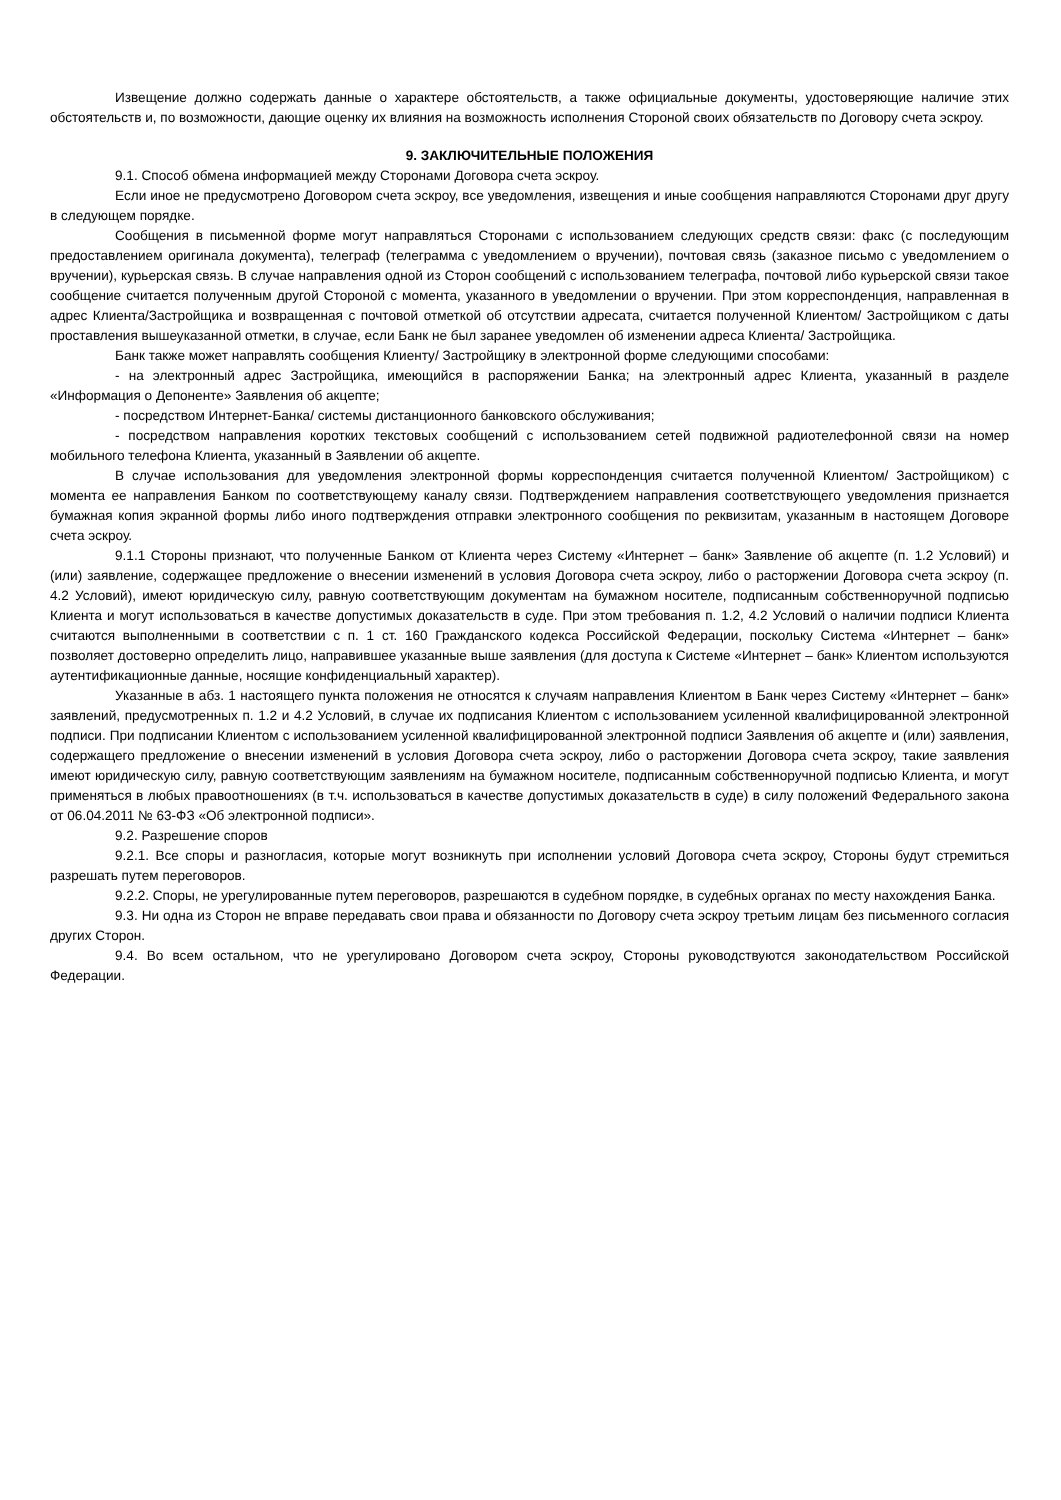Извещение должно содержать данные о характере обстоятельств, а также официальные документы, удостоверяющие наличие этих обстоятельств и, по возможности, дающие оценку их влияния на возможность исполнения Стороной своих обязательств по Договору счета эскроу.
9. ЗАКЛЮЧИТЕЛЬНЫЕ ПОЛОЖЕНИЯ
9.1. Способ обмена информацией между Сторонами Договора счета эскроу.
Если иное не предусмотрено Договором счета эскроу, все уведомления, извещения и иные сообщения направляются Сторонами друг другу в следующем порядке.
Сообщения в письменной форме могут направляться Сторонами с использованием следующих средств связи: факс (с последующим предоставлением оригинала документа), телеграф (телеграмма с уведомлением о вручении), почтовая связь (заказное письмо с уведомлением о вручении), курьерская связь. В случае направления одной из Сторон сообщений с использованием телеграфа, почтовой либо курьерской связи такое сообщение считается полученным другой Стороной с момента, указанного в уведомлении о вручении. При этом корреспонденция, направленная в адрес Клиента/Застройщика и возвращенная с почтовой отметкой об отсутствии адресата, считается полученной Клиентом/ Застройщиком с даты проставления вышеуказанной отметки, в случае, если Банк не был заранее уведомлен об изменении адреса Клиента/ Застройщика.
Банк также может направлять сообщения Клиенту/ Застройщику в электронной форме следующими способами:
- на электронный адрес Застройщика, имеющийся в распоряжении Банка; на электронный адрес Клиента, указанный в разделе «Информация о Депоненте» Заявления об акцепте;
- посредством Интернет-Банка/ системы дистанционного банковского обслуживания;
- посредством направления коротких текстовых сообщений с использованием сетей подвижной радиотелефонной связи на номер мобильного телефона Клиента, указанный в Заявлении об акцепте.
В случае использования для уведомления электронной формы корреспонденция считается полученной Клиентом/ Застройщиком) с момента ее направления Банком по соответствующему каналу связи. Подтверждением направления соответствующего уведомления признается бумажная копия экранной формы либо иного подтверждения отправки электронного сообщения по реквизитам, указанным в настоящем Договоре счета эскроу.
9.1.1 Стороны признают, что полученные Банком от Клиента через Систему «Интернет – банк» Заявление об акцепте (п. 1.2 Условий) и (или) заявление, содержащее предложение о внесении изменений в условия Договора счета эскроу, либо о расторжении Договора счета эскроу (п. 4.2 Условий), имеют юридическую силу, равную соответствующим документам на бумажном носителе, подписанным собственноручной подписью Клиента и могут использоваться в качестве допустимых доказательств в суде. При этом требования п. 1.2, 4.2 Условий о наличии подписи Клиента считаются выполненными в соответствии с п. 1 ст. 160 Гражданского кодекса Российской Федерации, поскольку Система «Интернет – банк» позволяет достоверно определить лицо, направившее указанные выше заявления (для доступа к Системе «Интернет – банк» Клиентом используются аутентификационные данные, носящие конфиденциальный характер).
Указанные в абз. 1 настоящего пункта положения не относятся к случаям направления Клиентом в Банк через Систему «Интернет – банк» заявлений, предусмотренных п. 1.2 и 4.2 Условий, в случае их подписания Клиентом с использованием усиленной квалифицированной электронной подписи. При подписании Клиентом с использованием усиленной квалифицированной электронной подписи Заявления об акцепте и (или) заявления, содержащего предложение о внесении изменений в условия Договора счета эскроу, либо о расторжении Договора счета эскроу, такие заявления имеют юридическую силу, равную соответствующим заявлениям на бумажном носителе, подписанным собственноручной подписью Клиента, и могут применяться в любых правоотношениях (в т.ч. использоваться в качестве допустимых доказательств в суде) в силу положений Федерального закона от 06.04.2011 № 63-ФЗ «Об электронной подписи».
9.2. Разрешение споров
9.2.1. Все споры и разногласия, которые могут возникнуть при исполнении условий Договора счета эскроу, Стороны будут стремиться разрешать путем переговоров.
9.2.2. Споры, не урегулированные путем переговоров, разрешаются в судебном порядке, в судебных органах по месту нахождения Банка.
9.3. Ни одна из Сторон не вправе передавать свои права и обязанности по Договору счета эскроу третьим лицам без письменного согласия других Сторон.
9.4. Во всем остальном, что не урегулировано Договором счета эскроу, Стороны руководствуются законодательством Российской Федерации.